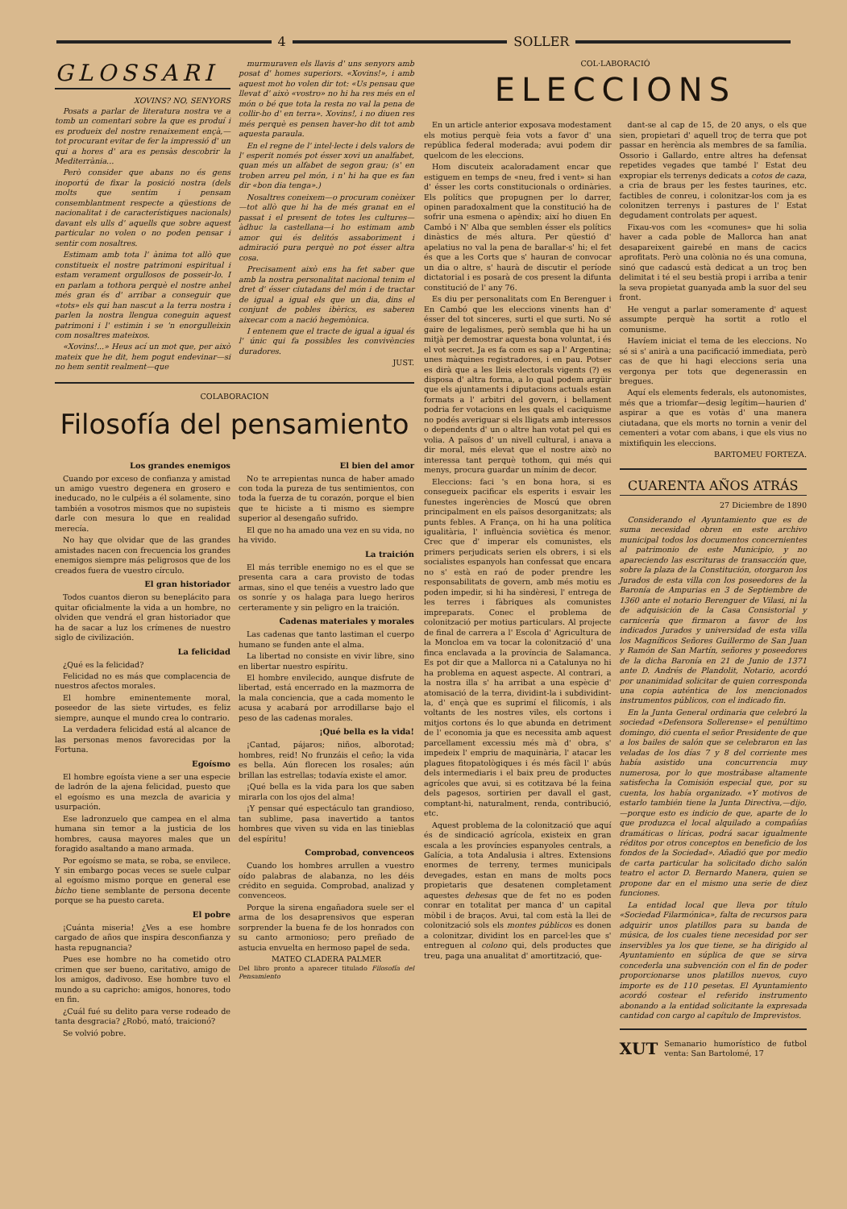4 SOLLER
GLOSSARI
XOVINS? NO, SENYORS
Posats a parlar de literatura nostra ve a tomb un comentari sobre la que es produí i es produeix del nostre renaixement ençà,—tot procurant evitar de fer la impressió d' un qui a hores d' ara es pensàs descobrir la Mediterrània...
Però consider que abans no és gens inoportú de fixar la posició nostra (dels molts que sentim i pensam consemblantment respecte a qüestions de nacionalitat i de característiques nacionals) davant els ulls d' aquells que sobre aquest particular no volen o no poden pensar i sentir com nosaltres.
Estimam amb tota l' ànima tot allò que constitueix el nostre patrimoni espiritual i estam verament orgullosos de posseir-lo. I en parlam a tothora perquè el nostre anhel més gran és d' arribar a conseguir que «tots» els qui han nascut a la terra nostra i parlen la nostra llengua coneguin aquest patrimoni i l' estimin i se 'n enorgulleixin com nosaltres mateixos.
«Xovins!...» Heus ací un mot que, per això mateix que he dit, hem pogut endevinar—si no hem sentit realment—que
murmuraven els llavis d' uns senyors amb posat d' homes superiors. «Xovins!», i amb aquest mot ho volen dir tot: «Us pensau que llevat d' això «vostro» no hi ha res més en el món o bé que tota la resta no val la pena de collir-ho d' en terra». Xovins!, i no diuen res més perquè es pensen haver-ho dit tot amb aquesta paraula.
En el regne de l' intel·lecte i dels valors de l' esperit només pot ésser xovi un analfabet, quan més un alfabet de segon grau; (s' en troben arreu pel món, i n' hi ha que es fan dir «bon dia tenga».)
Nosaltres coneixem—o procuram conèixer—tot allò que hi ha de més granat en el passat i el present de totes les cultures—àdhuc la castellana—i ho estimam amb amor qui és delitós assaboriment i admiració pura perquè no pot ésser altra cosa.
Precisament això ens ha fet saber que amb la nostra personalitat nacional tenim el dret d' ésser ciutadans del món i de tractar de igual a igual els que un dia, dins el conjunt de pobles ibèrics, es saberen aixecar com a nació hegemònica.
I entenem que el tracte de igual a igual és l' únic qui fa possibles les convivències duradores.
JUST.
COLABORACION
Filosofía del pensamiento
Los grandes enemigos
Cuando por exceso de confianza y amistad un amigo vuestro degenera en grosero e ineducado, no le culpéis a él solamente, sino también a vosotros mismos que no supisteis darle con mesura lo que en realidad merecía.
No hay que olvidar que de las grandes amistades nacen con frecuencia los grandes enemigos siempre más peligrosos que de los creados fuera de vuestro círculo.
El gran historiador
Todos cuantos dieron su beneplácito para quitar oficialmente la vida a un hombre, no olviden que vendrá el gran historiador que ha de sacar a luz los crímenes de nuestro siglo de civilización.
La felicidad
¿Qué es la felicidad?
Felicidad no es más que complacencia de nuestros afectos morales.
El hombre eminentemente moral, poseedor de las siete virtudes, es feliz siempre, aunque el mundo crea lo contrario.
La verdadera felicidad está al alcance de las personas menos favorecidas por la Fortuna.
Egoísmo
El hombre egoísta viene a ser una especie de ladrón de la ajena felicidad, puesto que el egoísmo es una mezcla de avaricia y usurpación.
Ese ladronzuelo que campea en el alma humana sin temor a la justicia de los hombres, causa mayores males que un foragido asaltando a mano armada.
Por egoísmo se mata, se roba, se envilece. Y sin embargo pocas veces se suele culpar al egoísmo mismo porque en general ese bicho tiene semblante de persona decente porque se ha puesto careta.
El pobre
¡Cuánta miseria! ¿Ves a ese hombre cargado de años que inspira desconfianza y hasta repugnancia?
Pues ese hombre no ha cometido otro crimen que ser bueno, caritativo, amigo de los amigos, dadivoso. Ese hombre tuvo el mundo a su capricho: amigos, honores, todo en fin.
¿Cuál fué su delito para verse rodeado de tanta desgracia? ¿Robó, mató, traicionó?
Se volvió pobre.
El bien del amor
No te arrepientas nunca de haber amado con toda la pureza de tus sentimientos, con toda la fuerza de tu corazón, porque el bien que te hiciste a ti mismo es siempre superior al desengaño sufrido.
El que no ha amado una vez en su vida, no ha vivido.
La traición
El más terrible enemigo no es el que se presenta cara a cara provisto de todas armas, sino el que tenéis a vuestro lado que os sonríe y os halaga para luego heriros certeramente y sin peligro en la traición.
Cadenas materiales y morales
Las cadenas que tanto lastiman el cuerpo humano se funden ante el alma.
La libertad no consiste en vivir libre, sino en libertar nuestro espíritu.
El hombre envilecido, aunque disfrute de libertad, está encerrado en la mazmorra de la mala conciencia, que a cada momento le acusa y acabará por arrodillarse bajo el peso de las cadenas morales.
¡Qué bella es la vida!
¡Cantad, pájaros; niños, alborotad; hombres, reid! No frunzáis el ceño; la vida es bella. Aún florecen los rosales; aún brillan las estrellas; todavía existe el amor.
¡Qué bella es la vida para los que saben mirarla con los ojos del alma!
¡Y pensar qué espectáculo tan grandioso, tan sublime, pasa inavertido a tantos hombres que viven su vida en las tinieblas del espíritu!
Comprobad, convenceos
Cuando los hombres arrullen a vuestro oído palabras de alabanza, no les déis crédito en seguida. Comprobad, analizad y convenceos.
Porque la sirena engañadora suele ser el arma de los desaprensivos que esperan sorprender la buena fe de los honrados con su canto armonioso; pero preñado de astucia envuelta en hermoso papel de seda.
MATEO CLADERA PALMER
Del libro pronto a aparecer titulado Filosofía del Pensamiento
COL·LABORACIÓ
ELECCIONS
En un article anterior exposava modestament els motius perquè feia vots a favor d' una república federal moderada; avui podem dir quelcom de les eleccions.
Hom discuteix acaloradament encar que estiguem en temps de «neu, fred i vent» si han d' ésser les corts constitucionals o ordinàries. Els polítics que propugnen per lo darrer, opinen paradoxalment que la constitució ha de sofrir una esmena o apèndix; així ho diuen En Cambó i N' Alba que semblen ésser els polítics dinàstics de més altura. Per qüestió d' apelatius no val la pena de barallar-s' hi; el fet és que a les Corts que s' hauran de convocar un dia o altre, s' haurà de discutir el període dictatorial i es posarà de cos present la difunta constitució de l' any 76.
Es diu per personalitats com En Berenguer i En Cambó que les eleccions vinents han d' ésser del tot sinceres, surti el que surti. No sé gaire de legalismes, però sembla que hi ha un mitjà per demostrar aquesta bona voluntat, i és el vot secret. Ja es fa com es sap a l' Argentina; unes màquines registradores, i en pau. Potser es dirà que a les lleis electorals vigents (?) es disposa d' altra forma, a lo qual podem argüir que els ajuntaments i diputacions actuals estan formats a l' arbitri del govern, i bellament podria fer votacions en les quals el caciquisme no podés averiguar si els lligats amb interessos o dependents d' un o altre han votat pel qui es volia. A països d' un nivell cultural, i anava a dir moral, més elevat que el nostre això no interessa tant perquè tothom, qui més qui menys, procura guardar un mínim de decor.
Eleccions: faci 's en bona hora, si es consegueix pacificar els esperits i esvair les funestes ingerències de Moscú que obren principalment en els països desorganitzats; als punts febles. A França, on hi ha una política igualitària, l' influència soviètica és menor. Crec que d' imperar els comunistes, els primers perjudicats serien els obrers, i si els socialistes espanyols han confessat que encara no s' està en raó de poder prendre les responsabilitats de govern, amb més motiu es poden impedir, si hi ha sindèresi, l' entrega de les terres i fàbriques als comunistes impreparats. Conec el problema de colonització per motius particulars. Al projecte de final de carrera a l' Escola d' Agricultura de la Moncloa em va tocar la colonització d' una finca enclavada a la província de Salamanca. Es pot dir que a Mallorca ni a Catalunya no hi ha problema en aquest aspecte. Al contrari, a la nostra illa s' ha arribat a una espècie d' atomisació de la terra, dividint-la i subdividint-la, d' ençà que es suprimí el filicomís, i als voltants de les nostres viles, els cortons i mitjos cortons és lo que abunda en detriment de l' economia ja que es necessita amb aquest parcellament excessiu més mà d' obra, s' impedeix l' empriu de maquinària, l' atacar les plagues fitopatològiques i és més fàcil l' abús dels intermediaris i el baix preu de productes agrícoles que avui, si es cotitzava bé la feina dels pagesos, sortirien per davall el gast, comptant-hi, naturalment, renda, contribució, etc.
Aquest problema de la colonització que aquí és de sindicació agrícola, existeix en gran escala a les províncies espanyoles centrals, a Galícia, a tota Andalusia i altres. Extensions enormes de terreny, termes municipals devegades, estan en mans de molts pocs propietaris que desatenen completament aquestes dehesas que de fet no es poden conrar en totalitat per manca d' un capital mòbil i de braços. Avui, tal com està la llei de colonització sols els montes públicos es donen a colonitzar, dividint los en parcel·les que s' entreguen al colono qui, dels productes que treu, paga una anualitat d' amortització, que-
dant-se al cap de 15, de 20 anys, o els que sien, propietari d' aquell troç de terra que pot passar en herència als membres de sa família. Ossorio i Gallardo, entre altres ha defensat repetides vegades que també l' Estat deu expropiar els terrenys dedicats a cotos de caza, a cria de braus per les festes taurines, etc. factibles de conreu, i colonitzar-los com ja es colonitzen terrenys i pastures de l' Estat degudament controlats per aquest.
Fixau-vos com les «comunes» que hi solia haver a cada poble de Mallorca han anat desapareixent gairebé en mans de cacics aprofitats. Però una colònia no és una comuna, sinó que cadascú està dedicat a un troç ben delimitat i té el seu bestià propi i arriba a tenir la seva propietat guanyada amb la suor del seu front.
He vengut a parlar someramente d' aquest assumpte perquè ha sortit a rotlo el comunisme.
Havíem iniciat el tema de les eleccions. No sé si s' anirà a una pacificació immediata, però cas de que hi hagi eleccions seria una vergonya per tots que degenerassin en bregues.
Aquí els elements federals, els autonomistes, més que a triomfar—desig legítim—haurien d' aspirar a que es votàs d' una manera ciutadana, que els morts no tornin a venir del cementeri a votar com abans, i que els vius no mixtifiquin les eleccions.
BARTOMEU FORTEZA.
CUARENTA AÑOS ATRÁS
27 Diciembre de 1890
Considerando el Ayuntamiento que es de suma necesidad obren en este archivo municipal todos los documentos concernientes al patrimonio de este Municipio, y no apareciendo las escrituras de transacción que, sobre la plaza de la Constitución, otorgaron los Jurados de esta villa con los poseedores de la Baronía de Ampurias en 3 de Septiembre de 1360 ante el notario Berenguer de Vilasi, ni la de adquisición de la Casa Consistorial y carnicería que firmaron a favor de los indicados Jurados y universidad de esta villa los Magníficos Señores Guillermo de San Juan y Ramón de San Martín, señores y poseedores de la dicha Baronía en 21 de Junio de 1371 ante D. Andrés de Plandolit, Notario, acordó por unanimidad solicitar de quien corresponda una copia auténtica de los mencionados instrumentos públicos, con el indicado fin.
En la Junta General ordinaria que celebró la sociedad «Defensora Sollerense» el penúltimo domingo, dió cuenta el señor Presidente de que a los bailes de salón que se celebraron en las veladas de los días 7 y 8 del corriente mes había asistido una concurrencia muy numerosa, por lo que mostrábase altamente satisfecha la Comisión especial que, por su cuenta, los había organizado. «Y motivos de estarlo también tiene la Junta Directiva,—dijo,—porque esto es indicio de que, aparte de lo que produzca el local alquilado a compañías dramáticas o líricas, podrá sacar igualmente réditos por otros conceptos en beneficio de los fondos de la Sociedad». Añadió que por medio de carta particular ha solicitado dicho salón teatro el actor D. Bernardo Manera, quien se propone dar en el mismo una serie de diez funciones.
La entidad local que lleva por título «Sociedad Filarmónica», falta de recursos para adquirir unos platillos para su banda de música, de los cuales tiene necesidad por ser inservibles ya los que tiene, se ha dirigido al Ayuntamiento en súplica de que se sirva concederla una subvención con el fin de poder proporcionarse unos platillos nuevos, cuyo importe es de 110 pesetas. El Ayuntamiento acordó costear el referido instrumento abonando a la entidad solicitante la expresada cantidad con cargo al capítulo de Imprevistos.
XUT Semanario humorístico de futbol venta: San Bartolomé, 17